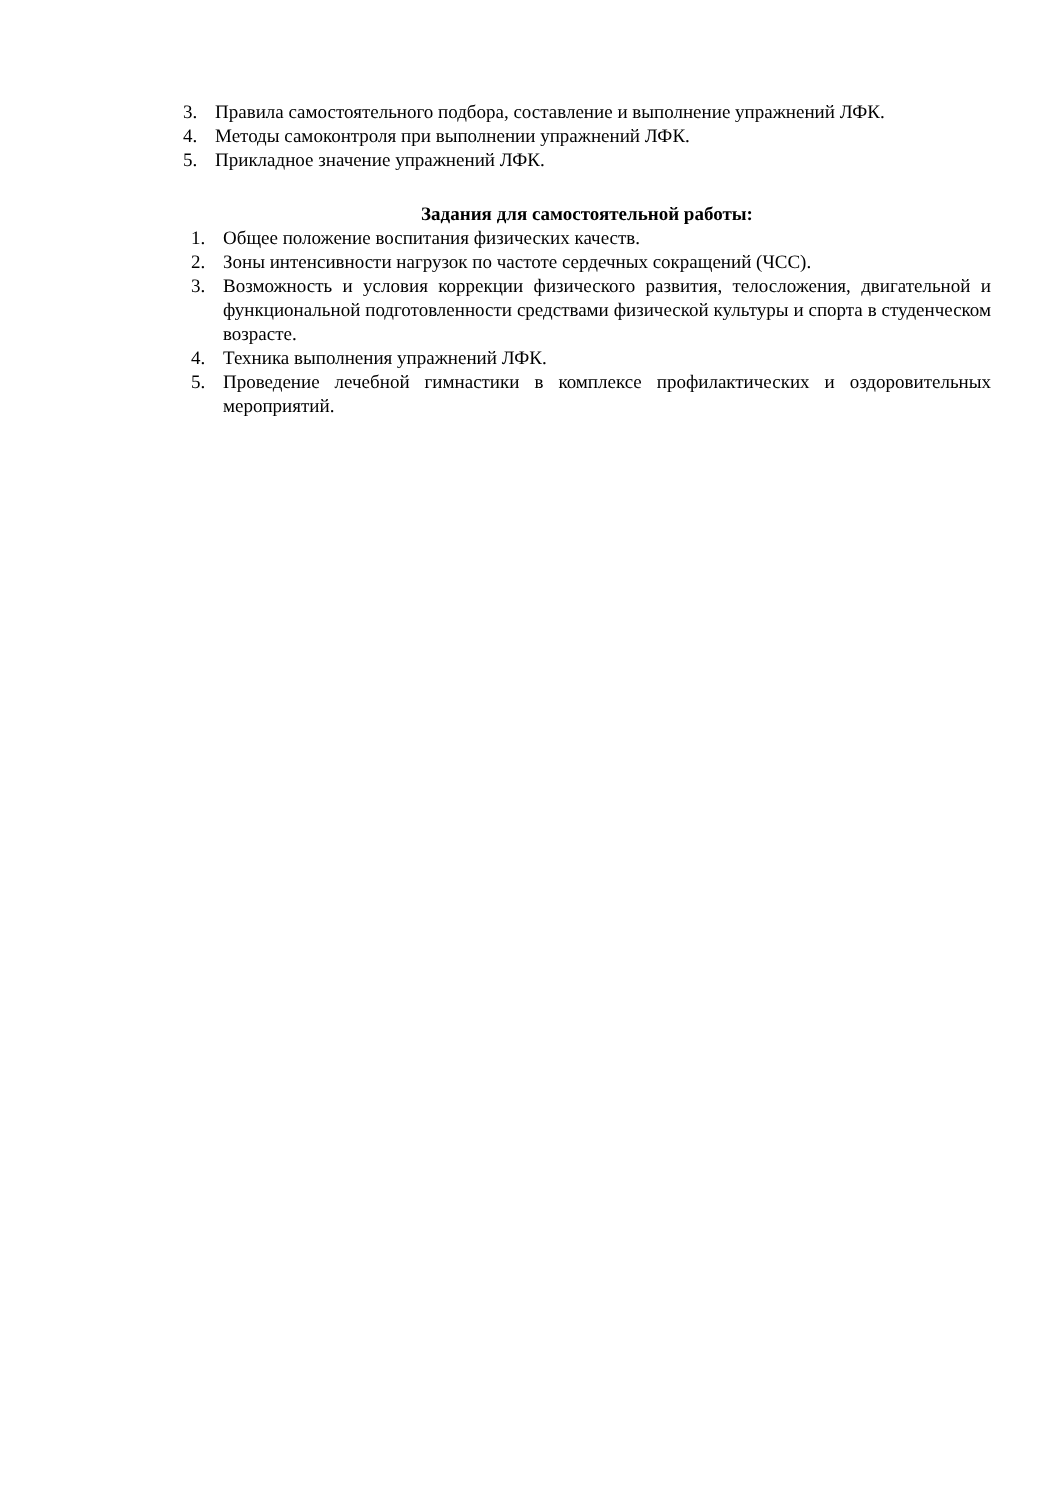3. Правила самостоятельного подбора, составление и выполнение упражнений ЛФК.
4. Методы самоконтроля при выполнении упражнений ЛФК.
5. Прикладное значение упражнений ЛФК.
Задания для самостоятельной работы:
1. Общее положение воспитания физических качеств.
2. Зоны интенсивности нагрузок по частоте сердечных сокращений (ЧСС).
3. Возможность и условия коррекции физического развития, телосложения, двигательной и функциональной подготовленности средствами физической культуры и спорта в студенческом возрасте.
4. Техника выполнения упражнений ЛФК.
5. Проведение лечебной гимнастики в комплексе профилактических и оздоровительных мероприятий.